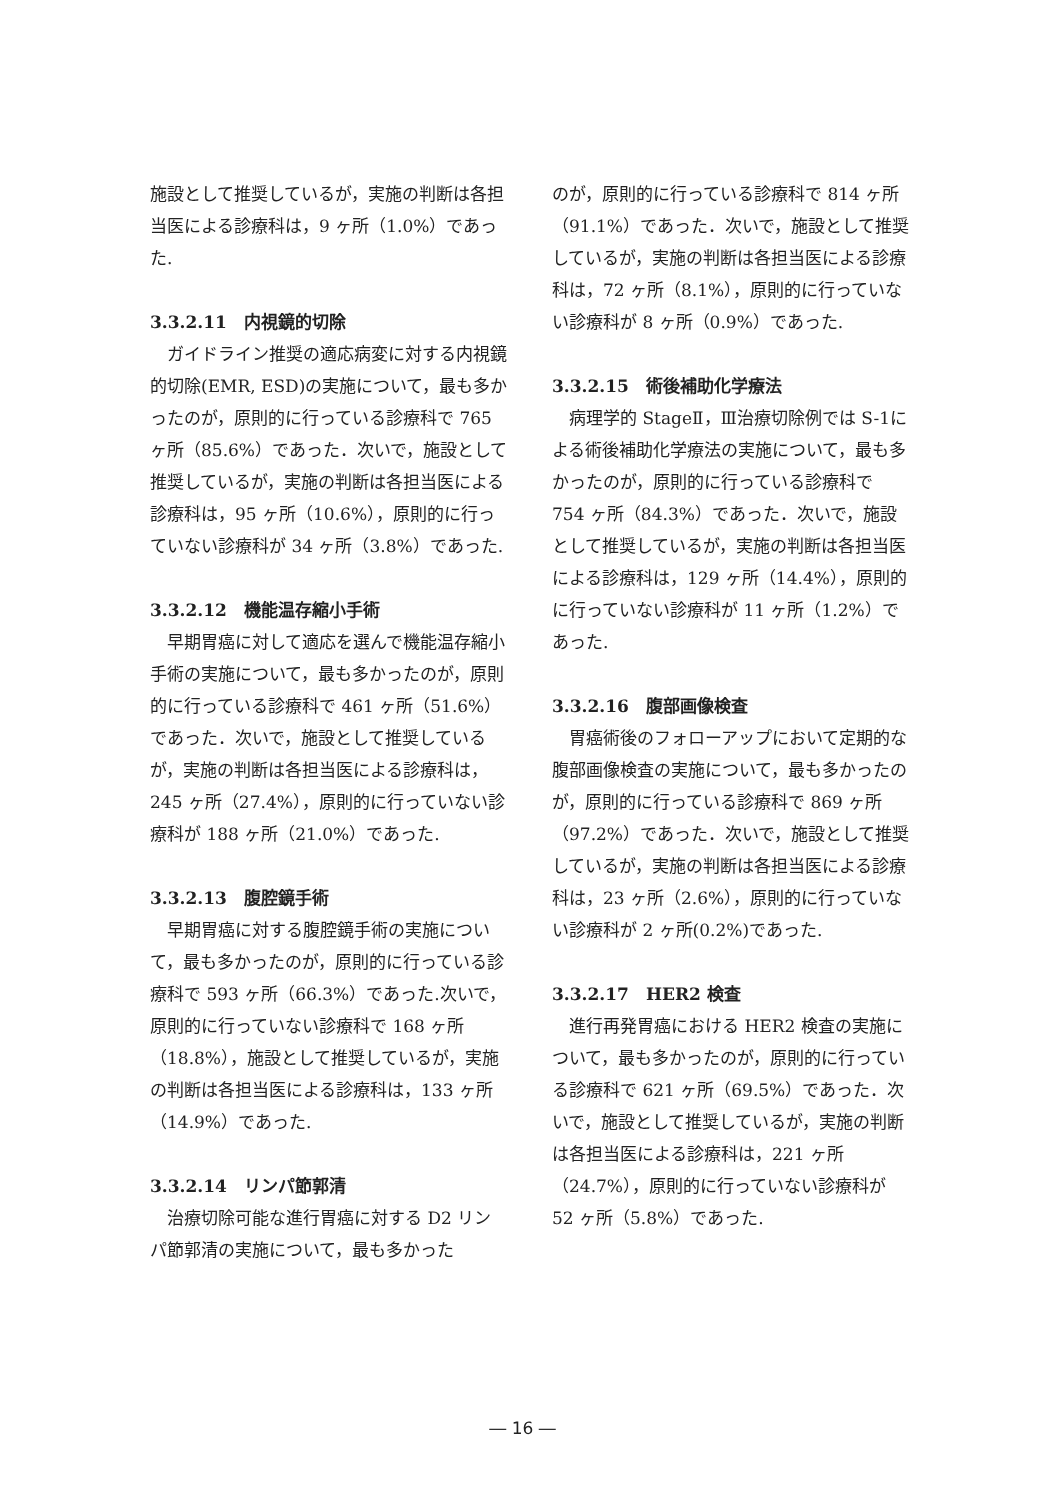施設として推奨しているが，実施の判断は各担当医による診療科は，9 ヶ所（1.0%）であった.
3.3.2.11　内視鏡的切除
ガイドライン推奨の適応病変に対する内視鏡的切除(EMR, ESD)の実施について，最も多かったのが，原則的に行っている診療科で 765 ヶ所（85.6%）であった．次いで，施設として推奨しているが，実施の判断は各担当医による診療科は，95 ヶ所（10.6%），原則的に行っていない診療科が 34 ヶ所（3.8%）であった.
3.3.2.12　機能温存縮小手術
早期胃癌に対して適応を選んで機能温存縮小手術の実施について，最も多かったのが，原則的に行っている診療科で 461 ヶ所（51.6%）であった．次いで，施設として推奨しているが，実施の判断は各担当医による診療科は，245 ヶ所（27.4%），原則的に行っていない診療科が 188 ヶ所（21.0%）であった.
3.3.2.13　腹腔鏡手術
早期胃癌に対する腹腔鏡手術の実施について，最も多かったのが，原則的に行っている診療科で 593 ヶ所（66.3%）であった.次いで，原則的に行っていない診療科で 168 ヶ所（18.8%），施設として推奨しているが，実施の判断は各担当医による診療科は，133 ヶ所（14.9%）であった.
3.3.2.14　リンパ節郭清
治療切除可能な進行胃癌に対する D2 リンパ節郭清の実施について，最も多かった
のが，原則的に行っている診療科で 814 ヶ所（91.1%）であった．次いで，施設として推奨しているが，実施の判断は各担当医による診療科は，72 ヶ所（8.1%），原則的に行っていない診療科が 8 ヶ所（0.9%）であった.
3.3.2.15　術後補助化学療法
病理学的 StageⅡ，Ⅲ治療切除例では S-1による術後補助化学療法の実施について，最も多かったのが，原則的に行っている診療科で 754 ヶ所（84.3%）であった．次いで，施設として推奨しているが，実施の判断は各担当医による診療科は，129 ヶ所（14.4%），原則的に行っていない診療科が 11 ヶ所（1.2%）であった.
3.3.2.16　腹部画像検査
胃癌術後のフォローアップにおいて定期的な腹部画像検査の実施について，最も多かったのが，原則的に行っている診療科で 869 ヶ所（97.2%）であった．次いで，施設として推奨しているが，実施の判断は各担当医による診療科は，23 ヶ所（2.6%），原則的に行っていない診療科が 2 ヶ所(0.2%)であった.
3.3.2.17　HER2 検査
進行再発胃癌における HER2 検査の実施について，最も多かったのが，原則的に行っている診療科で 621 ヶ所（69.5%）であった．次いで，施設として推奨しているが，実施の判断は各担当医による診療科は，221 ヶ所（24.7%），原則的に行っていない診療科が 52 ヶ所（5.8%）であった.
― 16 ―